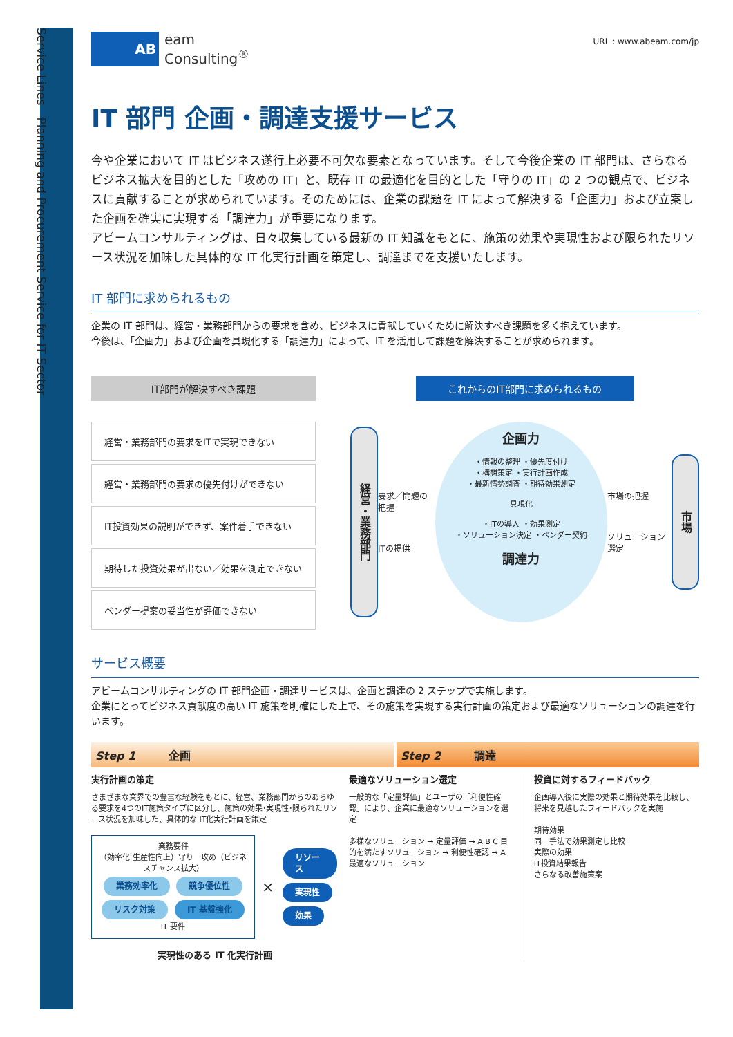Service Lines　Planning and Procurement Service for IT Sector
AB
eam
Consulting<sup>®</sup>
URL : www.abeam.com/jp
IT 部門 企画・調達支援サービス
今や企業において IT はビジネス遂行上必要不可欠な要素となっています。そして今後企業の IT 部門は、さらなるビジネス拡大を目的とした「攻めの IT」と、既存 IT の最適化を目的とした「守りの IT」の 2 つの観点で、ビジネスに貢献することが求められています。そのためには、企業の課題を IT によって解決する「企画力」および立案した企画を確実に実現する「調達力」が重要になります。
アビームコンサルティングは、日々収集している最新の IT 知識をもとに、施策の効果や実現性および限られたリソース状況を加味した具体的な IT 化実行計画を策定し、調達までを支援いたします。
IT 部門に求められるもの
企業の IT 部門は、経営・業務部門からの要求を含め、ビジネスに貢献していくために解決すべき課題を多く抱えています。
今後は、「企画力」および企画を具現化する「調達力」によって、IT を活用して課題を解決することが求められます。
IT部門が解決すべき課題
経営・業務部門の要求をITで実現できない
経営・業務部門の要求の優先付けができない
IT投資効果の説明ができず、案件着手できない
期待した投資効果が出ない／効果を測定できない
ベンダー提案の妥当性が評価できない
これからのIT部門に求められるもの
経営・業務部門
要求／問題の把握
ITの提供
企画力
・情報の整理 ・優先度付け
・構想策定 ・実行計画作成
・最新情勢調査 ・期待効果測定
具現化
・ITの導入 ・効果測定
・ソリューション決定 ・ベンダー契約
調達力
市場の把握
ソリューション選定
市場
サービス概要
アビームコンサルティングの IT 部門企画・調達サービスは、企画と調達の 2 ステップで実施します。
企業にとってビジネス貢献度の高い IT 施策を明確にした上で、その施策を実現する実行計画の策定および最適なソリューションの調達を行います。
Step 1　　　企画 Step 2　　　調達
実行計画の策定
さまざまな業界での豊富な経験をもとに、経営、業務部門からのあらゆる要求を4つのIT施策タイプに区分し、施策の効果･実現性･限られたリソース状況を加味した、具体的な IT化実行計画を策定
業務要件
（効率化 生産性向上）守り　攻め（ビジネスチャンス拡大）
業務効率化 競争優位性
リスク対策 IT 基盤強化
IT 要件
×
リソース
実現性
効果
実現性のある IT 化実行計画
最適なソリューション選定
一般的な「定量評価」とユーザの「利便性確認」により、企業に最適なソリューションを選定
多様なソリューション → 定量評価 → A B C 目的を満たすソリューション → 利便性確認 → A 最適なソリューション
投資に対するフィードバック
企画導入後に実際の効果と期待効果を比較し、将来を見越したフィードバックを実施
期待効果
同一手法で効果測定し比較
実際の効果
IT投資結果報告
さらなる改善施策案